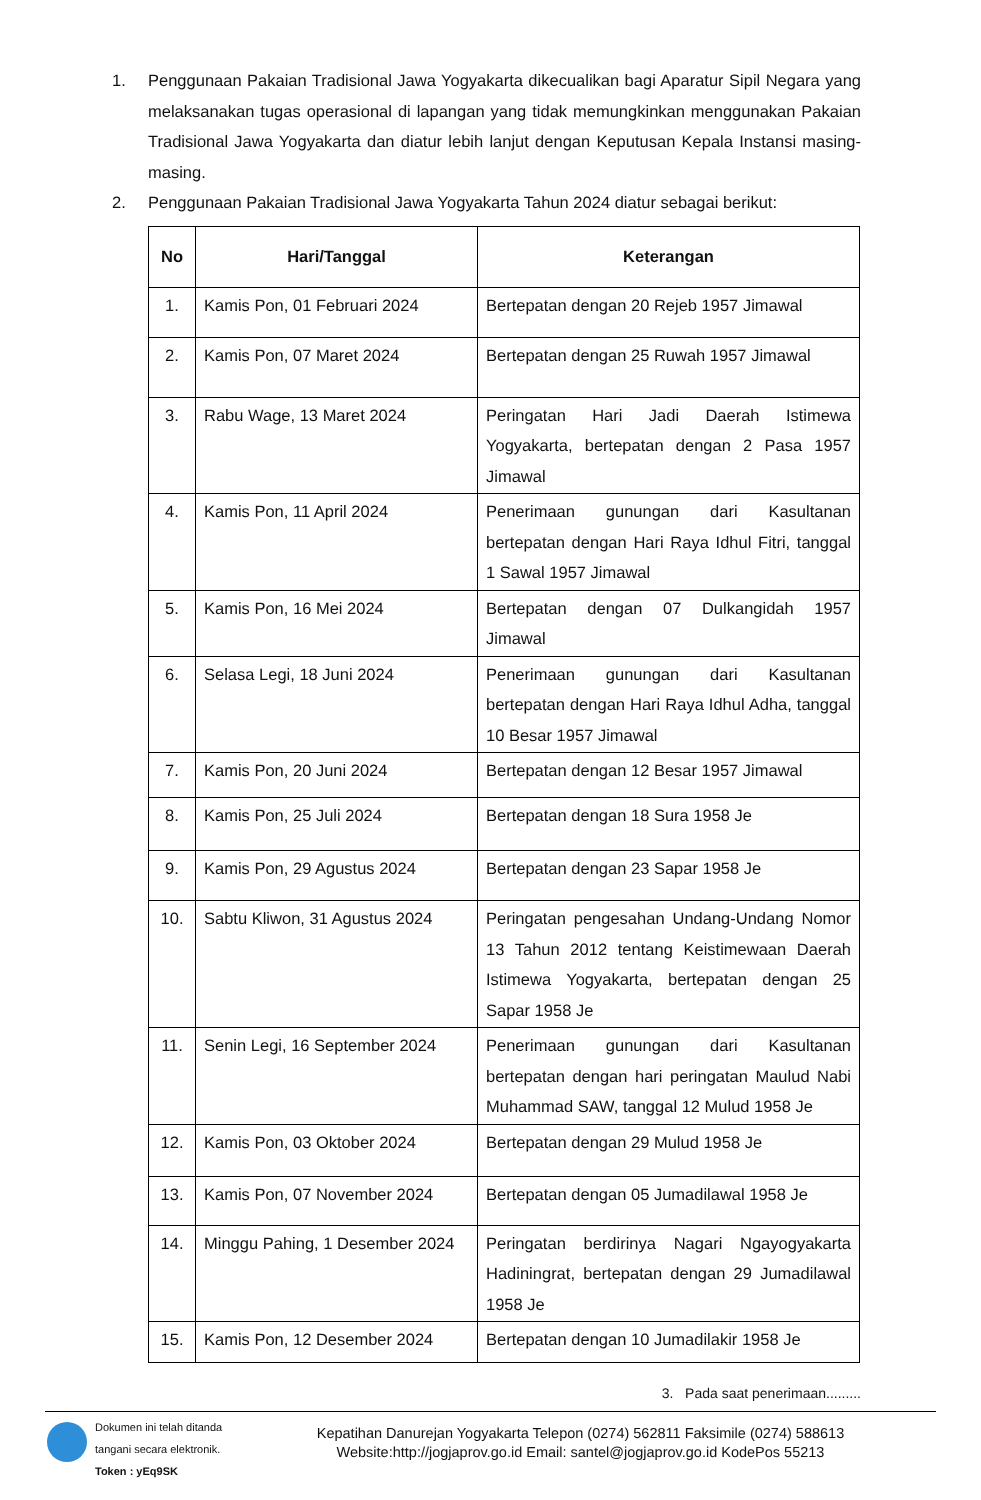1. Penggunaan Pakaian Tradisional Jawa Yogyakarta dikecualikan bagi Aparatur Sipil Negara yang melaksanakan tugas operasional di lapangan yang tidak memungkinkan menggunakan Pakaian Tradisional Jawa Yogyakarta dan diatur lebih lanjut dengan Keputusan Kepala Instansi masing-masing.
2. Penggunaan Pakaian Tradisional Jawa Yogyakarta Tahun 2024 diatur sebagai berikut:
| No | Hari/Tanggal | Keterangan |
| --- | --- | --- |
| 1. | Kamis Pon, 01 Februari 2024 | Bertepatan dengan 20 Rejeb 1957 Jimawal |
| 2. | Kamis Pon, 07 Maret 2024 | Bertepatan dengan 25 Ruwah 1957 Jimawal |
| 3. | Rabu Wage, 13 Maret 2024 | Peringatan Hari Jadi Daerah Istimewa Yogyakarta, bertepatan dengan 2 Pasa 1957 Jimawal |
| 4. | Kamis Pon, 11 April 2024 | Penerimaan gunungan dari Kasultanan bertepatan dengan Hari Raya Idhul Fitri, tanggal 1 Sawal 1957 Jimawal |
| 5. | Kamis Pon, 16 Mei 2024 | Bertepatan dengan 07 Dulkangidah 1957 Jimawal |
| 6. | Selasa Legi, 18 Juni 2024 | Penerimaan gunungan dari Kasultanan bertepatan dengan Hari Raya Idhul Adha, tanggal 10 Besar 1957 Jimawal |
| 7. | Kamis Pon, 20 Juni 2024 | Bertepatan dengan 12 Besar 1957 Jimawal |
| 8. | Kamis Pon, 25 Juli 2024 | Bertepatan dengan 18 Sura 1958 Je |
| 9. | Kamis Pon, 29 Agustus 2024 | Bertepatan dengan 23 Sapar 1958 Je |
| 10. | Sabtu Kliwon, 31 Agustus 2024 | Peringatan pengesahan Undang-Undang Nomor 13 Tahun 2012 tentang Keistimewaan Daerah Istimewa Yogyakarta, bertepatan dengan 25 Sapar 1958 Je |
| 11. | Senin Legi, 16 September 2024 | Penerimaan gunungan dari Kasultanan bertepatan dengan hari peringatan Maulud Nabi Muhammad SAW, tanggal 12 Mulud 1958 Je |
| 12. | Kamis Pon, 03 Oktober 2024 | Bertepatan dengan 29 Mulud 1958 Je |
| 13. | Kamis Pon, 07 November 2024 | Bertepatan dengan 05 Jumadilawal 1958 Je |
| 14. | Minggu Pahing, 1 Desember 2024 | Peringatan berdirinya Nagari Ngayogyakarta Hadiningrat, bertepatan dengan 29 Jumadilawal 1958 Je |
| 15. | Kamis Pon, 12 Desember 2024 | Bertepatan dengan 10 Jumadilakir 1958 Je |
3. Pada saat penerimaan.........
Dokumen ini telah ditanda tangani secara elektronik.
Token : yEq9SK
Kepatihan Danurejan Yogyakarta Telepon (0274) 562811 Faksimile (0274) 588613
Website:http://jogjaprov.go.id Email: santel@jogjaprov.go.id KodePos 55213